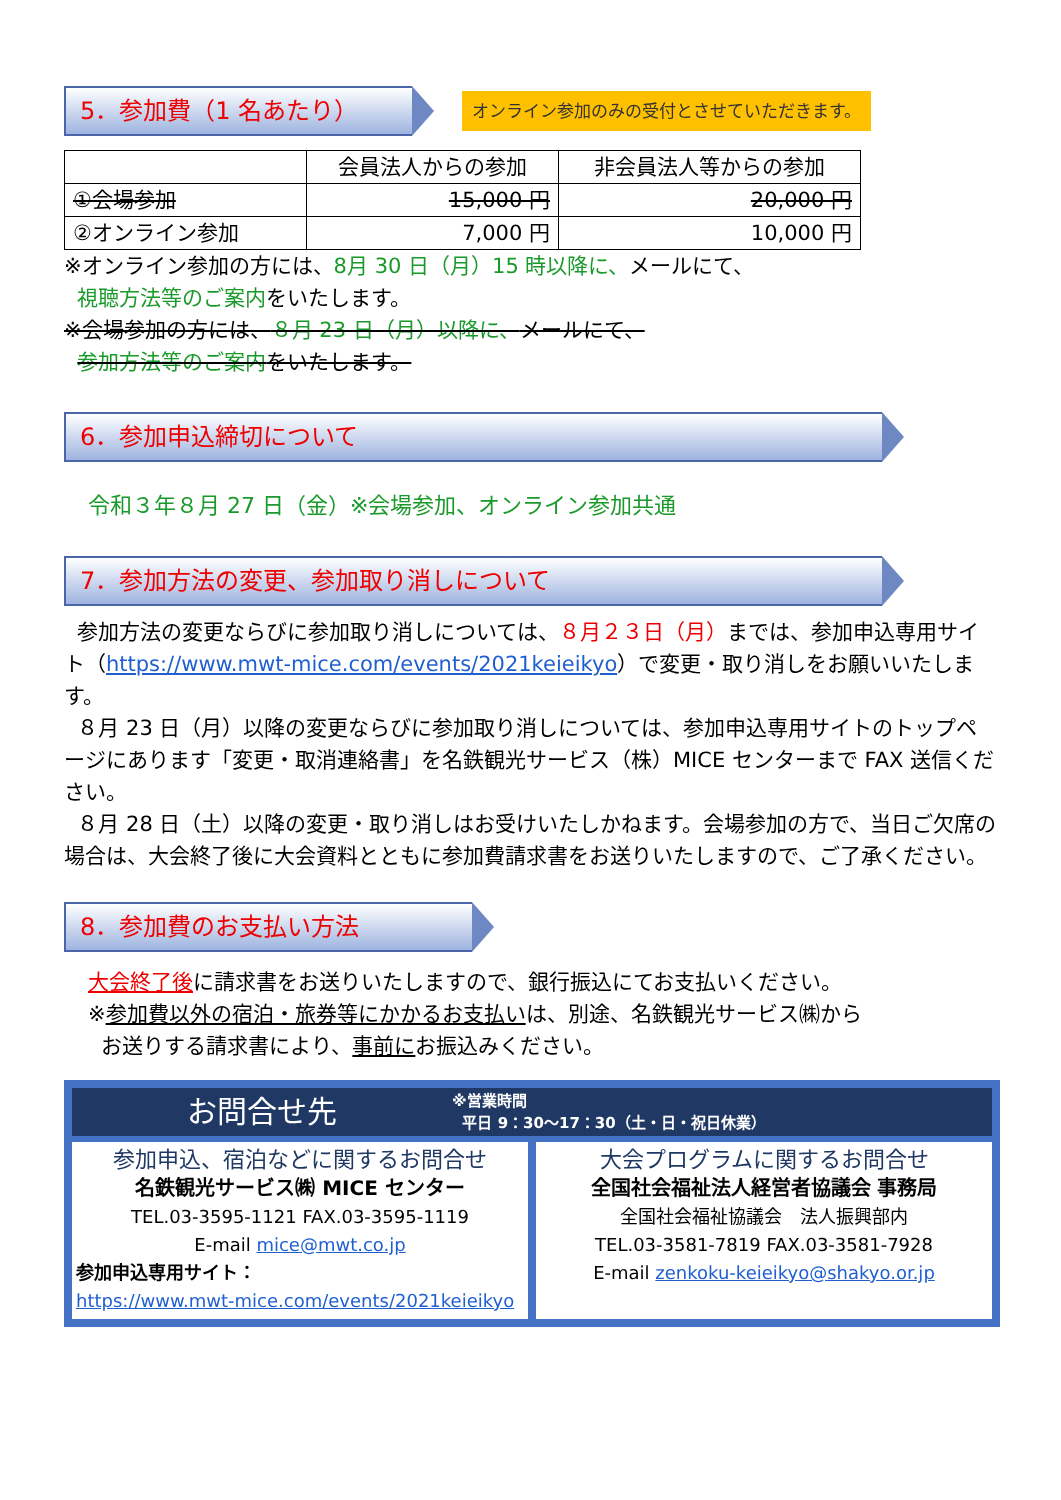5．参加費（1 名あたり）
オンライン参加のみの受付とさせていただきます。
| | 会員法人からの参加 | 非会員法人等からの参加 |
| --- | --- | --- |
| ①会場参加 | 15,000 円 | 20,000 円 |
| ②オンライン参加 | 7,000 円 | 10,000 円 |
※オンライン参加の方には、8月 30 日（月）15 時以降に、メールにて、
視聴方法等のご案内をいたします。
※会場参加の方には、８月 23 日（月）以降に、メールにて、
参加方法等のご案内をいたします。
6．参加申込締切について
令和３年８月 27 日（金）※会場参加、オンライン参加共通
7．参加方法の変更、参加取り消しについて
参加方法の変更ならびに参加取り消しについては、８月２３日（月）までは、参加申込専用サイト（https://www.mwt-mice.com/events/2021keieikyo）で変更・取り消しをお願いいたします。
８月 23 日（月）以降の変更ならびに参加取り消しについては、参加申込専用サイトのトップページにあります「変更・取消連絡書」を名鉄観光サービス（株）MICE センターまで FAX 送信ください。
８月 28 日（土）以降の変更・取り消しはお受けいたしかねます。会場参加の方で、当日ご欠席の場合は、大会終了後に大会資料とともに参加費請求書をお送りいたしますので、ご了承ください。
8．参加費のお支払い方法
大会終了後に請求書をお送りいたしますので、銀行振込にてお支払いください。
※参加費以外の宿泊・旅券等にかかるお支払いは、別途、名鉄観光サービス㈱から
お送りする請求書により、事前にお振込みください。
お問合せ先
※営業時間
平日 9：30～17：30（土・日・祝日休業）
参加申込、宿泊などに関するお問合せ
名鉄観光サービス㈱ MICE センター
TEL.03-3595-1121 FAX.03-3595-1119
E-mail mice@mwt.co.jp
参加申込専用サイト：
https://www.mwt-mice.com/events/2021keieikyo
大会プログラムに関するお問合せ
全国社会福祉法人経営者協議会 事務局
全国社会福祉協議会　法人振興部内
TEL.03-3581-7819 FAX.03-3581-7928
E-mail zenkoku-keieikyo@shakyo.or.jp